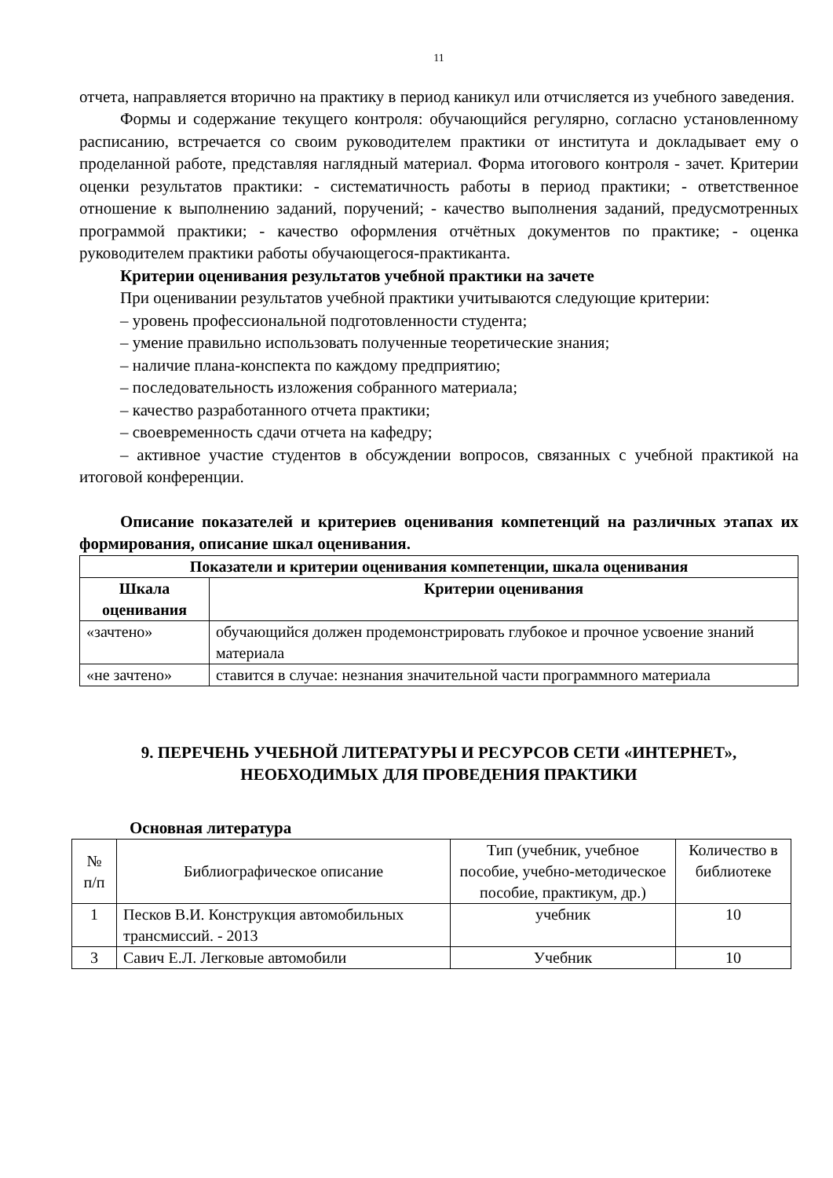11
отчета, направляется вторично на практику в период каникул или отчисляется из учебного заведения.
Формы и содержание текущего контроля: обучающийся регулярно, согласно установленному расписанию, встречается со своим руководителем практики от института и докладывает ему о проделанной работе, представляя наглядный материал. Форма итогового контроля - зачет. Критерии оценки результатов практики: - систематичность работы в период практики; - ответственное отношение к выполнению заданий, поручений; - качество выполнения заданий, предусмотренных программой практики; - качество оформления отчётных документов по практике; - оценка руководителем практики работы обучающегося-практиканта.
Критерии оценивания результатов учебной практики на зачете
При оценивании результатов учебной практики учитываются следующие критерии:
– уровень профессиональной подготовленности студента;
– умение правильно использовать полученные теоретические знания;
– наличие плана-конспекта по каждому предприятию;
– последовательность изложения собранного материала;
– качество разработанного отчета практики;
– своевременность сдачи отчета на кафедру;
– активное участие студентов в обсуждении вопросов, связанных с учебной практикой на итоговой конференции.
Описание показателей и критериев оценивания компетенций на различных этапах их формирования, описание шкал оценивания.
| Показатели и критерии оценивания компетенции, шкала оценивания | |
| --- | --- |
| Шкала оценивания | Критерии оценивания |
| «зачтено» | обучающийся должен продемонстрировать глубокое и прочное усвоение знаний материала |
| «не зачтено» | ставится в случае: незнания значительной части программного материала |
9. ПЕРЕЧЕНЬ УЧЕБНОЙ ЛИТЕРАТУРЫ И РЕСУРСОВ СЕТИ «ИНТЕРНЕТ», НЕОБХОДИМЫХ ДЛЯ ПРОВЕДЕНИЯ ПРАКТИКИ
Основная литература
| № п/п | Библиографическое описание | Тип (учебник, учебное пособие, учебно-методическое пособие, практикум, др.) | Количество в библиотеке |
| 1 | Песков В.И. Конструкция автомобильных трансмиссий. - 2013 | учебник | 10 |
| 3 | Савич Е.Л. Легковые автомобили | Учебник | 10 |